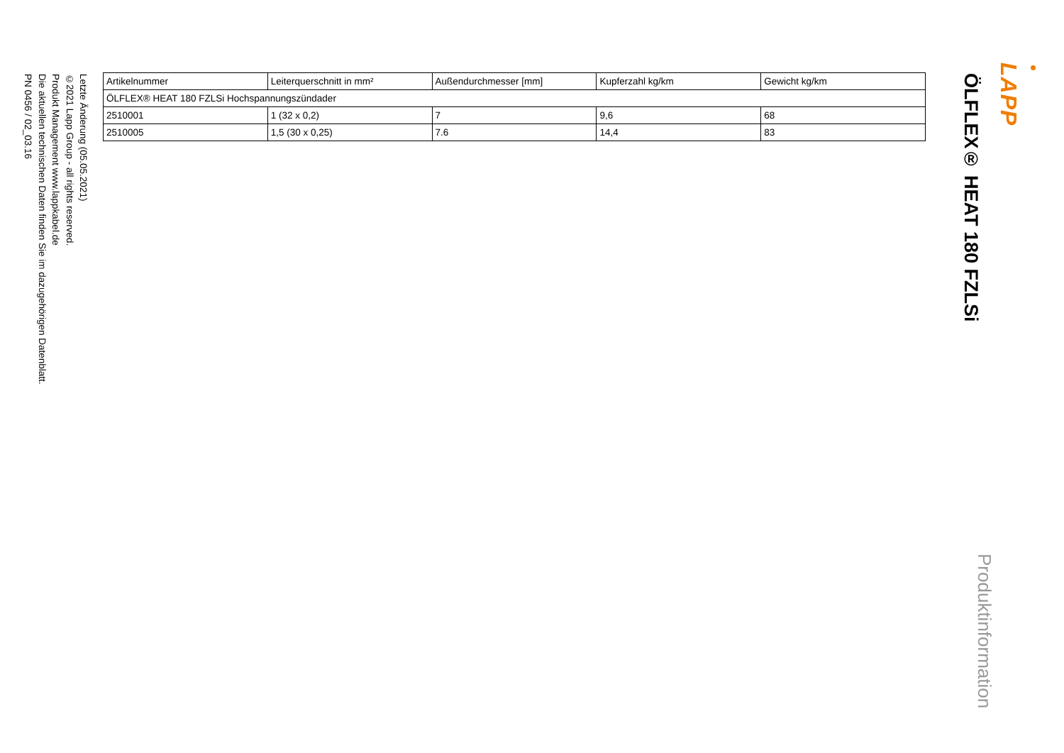LAPP
Produktinformation
ÖLFLEX® HEAT 180 FZLSi
| Artikelnummer | Leiterquerschnitt in mm² | Außendurchmesser [mm] | Kupferzahl kg/km | Gewicht kg/km |
| --- | --- | --- | --- | --- |
| ÖLFLEX® HEAT 180 FZLSi Hochspannungszündader | | | | |
| 2510001 | 1 (32 x 0,2) | 7 | 9,6 | 68 |
| 2510005 | 1,5 (30 x 0,25) | 7.6 | 14,4 | 83 |
Letzte Änderung (05.05.2021)
©2021 Lapp Group - all rights reserved.
Produkt Management www.lappkabel.de
Die aktuellen technischen Daten finden Sie im dazugehörigen Datenblatt.
PN 0456 / 02_03.16